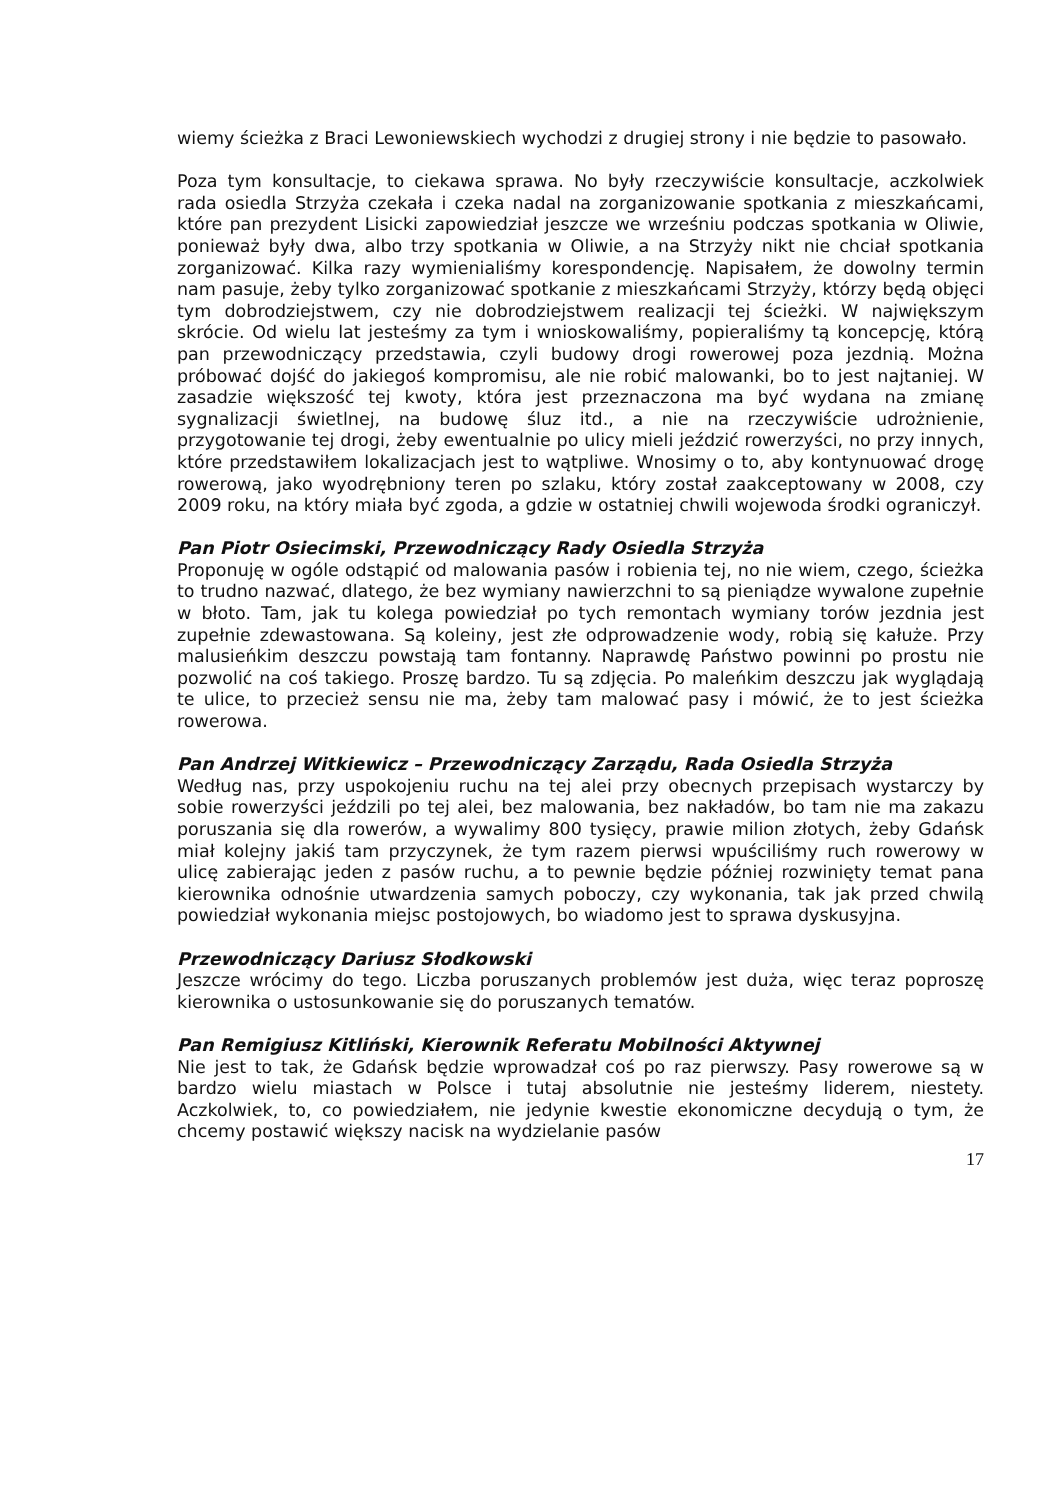wiemy ścieżka z Braci Lewoniewskiech wychodzi z drugiej strony i nie będzie to pasowało.
Poza tym konsultacje, to ciekawa sprawa. No były rzeczywiście konsultacje, aczkolwiek rada osiedla Strzyża czekała i czeka nadal na zorganizowanie spotkania z mieszkańcami, które pan prezydent Lisicki zapowiedział jeszcze we wrześniu podczas spotkania w Oliwie, ponieważ były dwa, albo trzy spotkania w Oliwie, a na Strzyży nikt nie chciał spotkania zorganizować. Kilka razy wymienialiśmy korespondencję. Napisałem, że dowolny termin nam pasuje, żeby tylko zorganizować spotkanie z mieszkańcami Strzyży, którzy będą objęci tym dobrodziejstwem, czy nie dobrodziejstwem realizacji tej ścieżki. W największym skrócie. Od wielu lat jesteśmy za tym i wnioskowaliśmy, popieraliśmy tą koncepcję, którą pan przewodniczący przedstawia, czyli budowy drogi rowerowej poza jezdnią. Można próbować dojść do jakiegoś kompromisu, ale nie robić malowanki, bo to jest najtaniej. W zasadzie większość tej kwoty, która jest przeznaczona ma być wydana na zmianę sygnalizacji świetlnej, na budowę śluz itd., a nie na rzeczywiście udrożnienie, przygotowanie tej drogi, żeby ewentualnie po ulicy mieli jeździć rowerzyści, no przy innych, które przedstawiłem lokalizacjach jest to wątpliwe. Wnosimy o to, aby kontynuować drogę rowerową, jako wyodrębniony teren po szlaku, który został zaakceptowany w 2008, czy 2009 roku, na który miała być zgoda, a gdzie w ostatniej chwili wojewoda środki ograniczył.
Pan Piotr Osiecimski, Przewodniczący Rady Osiedla Strzyża
Proponuję w ogóle odstąpić od malowania pasów i robienia tej, no nie wiem, czego, ścieżka to trudno nazwać, dlatego, że bez wymiany nawierzchni to są pieniądze wywalone zupełnie w błoto. Tam, jak tu kolega powiedział po tych remontach wymiany torów jezdnia jest zupełnie zdewastowana. Są koleiny, jest złe odprowadzenie wody, robią się kałuże. Przy malusieńkim deszczu powstają tam fontanny. Naprawdę Państwo powinni po prostu nie pozwolić na coś takiego. Proszę bardzo. Tu są zdjęcia. Po maleńkim deszczu jak wyglądają te ulice, to przecież sensu nie ma, żeby tam malować pasy i mówić, że to jest ścieżka rowerowa.
Pan Andrzej Witkiewicz – Przewodniczący Zarządu, Rada Osiedla Strzyża
Według nas, przy uspokojeniu ruchu na tej alei przy obecnych przepisach wystarczy by sobie rowerzyści jeździli po tej alei, bez malowania, bez nakładów, bo tam nie ma zakazu poruszania się dla rowerów, a wywalimy 800 tysięcy, prawie milion złotych, żeby Gdańsk miał kolejny jakiś tam przyczynek, że tym razem pierwsi wpuściliśmy ruch rowerowy w ulicę zabierając jeden z pasów ruchu, a to pewnie będzie później rozwinięty temat pana kierownika odnośnie utwardzenia samych poboczy, czy wykonania, tak jak przed chwilą powiedział wykonania miejsc postojowych, bo wiadomo jest to sprawa dyskusyjna.
Przewodniczący Dariusz Słodkowski
Jeszcze wrócimy do tego. Liczba poruszanych problemów jest duża, więc teraz poproszę kierownika o ustosunkowanie się do poruszanych tematów.
Pan Remigiusz Kitliński, Kierownik Referatu Mobilności Aktywnej
Nie jest to tak, że Gdańsk będzie wprowadzał coś po raz pierwszy. Pasy rowerowe są w bardzo wielu miastach w Polsce i tutaj absolutnie nie jesteśmy liderem, niestety. Aczkolwiek, to, co powiedziałem, nie jedynie kwestie ekonomiczne decydują o tym, że chcemy postawić większy nacisk na wydzielanie pasów
17